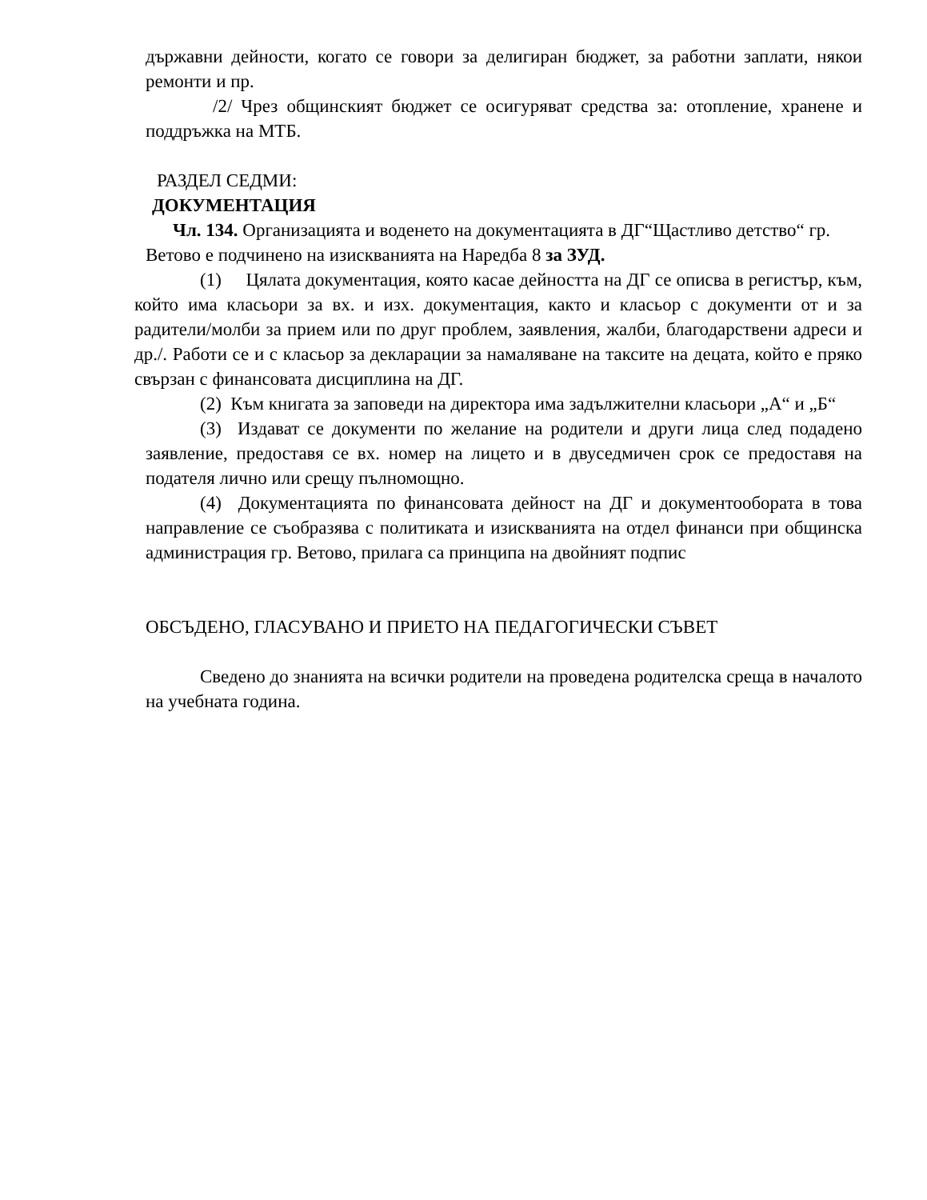държавни дейности, когато се говори за делигиран бюджет, за работни заплати, някои ремонти и пр.
/2/ Чрез общинският бюджет се осигуряват средства за: отопление, хранене и поддръжка на МТБ.
РАЗДЕЛ СЕДМИ:
ДОКУМЕНТАЦИЯ
Чл. 134. Организацията и воденето на документацията в ДГ“Щастливо детство“ гр. Ветово е подчинено на изискванията на Наредба 8 за ЗУД.
(1) Цялата документация, която касае дейността на ДГ се описва в регистър, към, който има класьори за вх. и изх. документация, както и класьор с документи от и за радители/молби за прием или по друг проблем, заявления, жалби, благодарствени адреси и др./. Работи се и с класьор за декларации за намаляване на таксите на децата, който е пряко свързан с финансовата дисциплина на ДГ.
(2) Към книгата за заповеди на директора има задължителни класьори „А“ и „Б“
(3) Издават се документи по желание на родители и други лица след подадено заявление, предоставя се вх. номер на лицето и в двуседмичен срок се предоставя на подателя лично или срещу пълномощно.
(4) Документацията по финансовата дейност на ДГ и документообората в това направление се съобразява с политиката и изискванията на отдел финанси при общинска администрация гр. Ветово, прилага са принципа на двойният подпис
ОБСЪДЕНО, ГЛАСУВАНО И ПРИЕТО НА ПЕДАГОГИЧЕСКИ СЪВЕТ
Сведено до знанията на всички родители на проведена родителска среща в началото на учебната година.